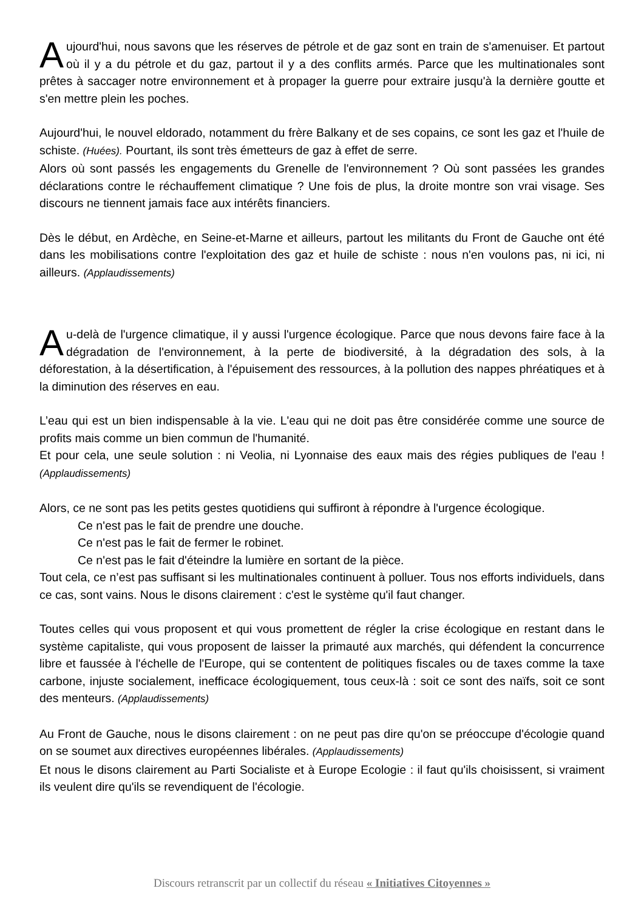Aujourd'hui, nous savons que les réserves de pétrole et de gaz sont en train de s'amenuiser. Et partout où il y a du pétrole et du gaz, partout il y a des conflits armés. Parce que les multinationales sont prêtes à saccager notre environnement et à propager la guerre pour extraire jusqu'à la dernière goutte et s'en mettre plein les poches.
Aujourd'hui, le nouvel eldorado, notamment du frère Balkany et de ses copains, ce sont les gaz et l'huile de schiste. (Huées). Pourtant, ils sont très émetteurs de gaz à effet de serre.
Alors où sont passés les engagements du Grenelle de l'environnement ? Où sont passées les grandes déclarations contre le réchauffement climatique ? Une fois de plus, la droite montre son vrai visage. Ses discours ne tiennent jamais face aux intérêts financiers.
Dès le début, en Ardèche, en Seine-et-Marne et ailleurs, partout les militants du Front de Gauche ont été dans les mobilisations contre l'exploitation des gaz et huile de schiste : nous n'en voulons pas, ni ici, ni ailleurs. (Applaudissements)
Au-delà de l'urgence climatique, il y aussi l'urgence écologique. Parce que nous devons faire face à la dégradation de l'environnement, à la perte de biodiversité, à la dégradation des sols, à la déforestation, à la désertification, à l'épuisement des ressources, à la pollution des nappes phréatiques et à la diminution des réserves en eau.
L’eau qui est un bien indispensable à la vie. L'eau qui ne doit pas être considérée comme une source de profits mais comme un bien commun de l'humanité.
Et pour cela, une seule solution : ni Veolia, ni Lyonnaise des eaux mais des régies publiques de l'eau ! (Applaudissements)
Alors, ce ne sont pas les petits gestes quotidiens qui suffiront à répondre à l'urgence écologique.
Ce n'est pas le fait de prendre une douche.
Ce n'est pas le fait de fermer le robinet.
Ce n'est pas le fait d'éteindre la lumière en sortant de la pièce.
Tout cela, ce n’est pas suffisant si les multinationales continuent à polluer. Tous nos efforts individuels, dans ce cas, sont vains. Nous le disons clairement : c'est le système qu'il faut changer.
Toutes celles qui vous proposent et qui vous promettent de régler la crise écologique en restant dans le système capitaliste, qui vous proposent de laisser la primauté aux marchés, qui défendent la concurrence libre et faussée à l'échelle de l'Europe, qui se contentent de politiques fiscales ou de taxes comme la taxe carbone, injuste socialement, inefficace écologiquement, tous ceux-là : soit ce sont des naïfs, soit ce sont des menteurs. (Applaudissements)
Au Front de Gauche, nous le disons clairement : on ne peut pas dire qu'on se préoccupe d'écologie quand on se soumet aux directives européennes libérales. (Applaudissements)
Et nous le disons clairement au Parti Socialiste et à Europe Ecologie : il faut qu'ils choisissent, si vraiment ils veulent dire qu'ils se revendiquent de l'écologie.
Discours retranscrit par un collectif du réseau « Initiatives Citoyennes »